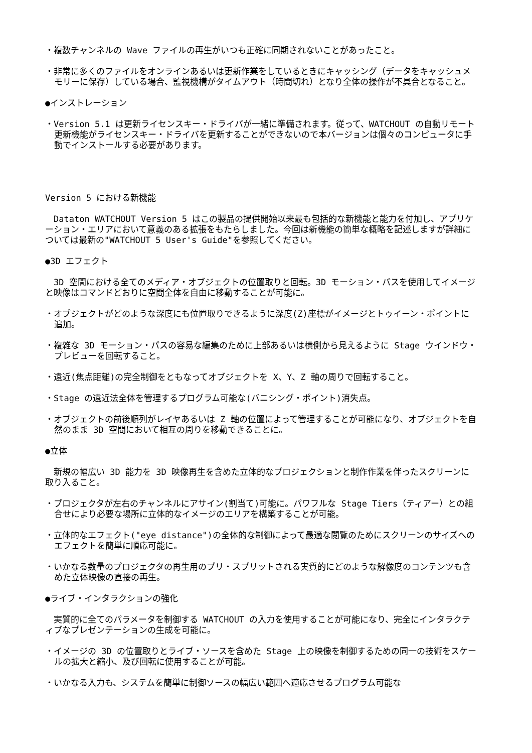・複数チャンネルの Wave ファイルの再生がいつも正確に同期されないことがあったこと。
・非常に多くのファイルをオンラインあるいは更新作業をしているときにキャッシング（データをキャッシュメモリーに保存）している場合、監視機構がタイムアウト（時間切れ）となり全体の操作が不具合となること。
●インストレーション
・Version 5.1 は更新ライセンスキー・ドライバが一緒に準備されます。従って、WATCHOUT の自動リモート更新機能がライセンスキー・ドライバを更新することができないので本バージョンは個々のコンピュータに手動でインストールする必要があります。
Version 5 における新機能
　Dataton WATCHOUT Version 5 はこの製品の提供開始以来最も包括的な新機能と能力を付加し、アプリケーション・エリアにおいて意義のある拡張をもたらしました。今回は新機能の簡単な概略を記述しますが詳細については最新の"WATCHOUT 5 User's Guide"を参照してください。
●3D エフェクト
　3D 空間における全てのメディア・オブジェクトの位置取りと回転。3D モーション・パスを使用してイメージと映像はコマンドどおりに空間全体を自由に移動することが可能に。
・オブジェクトがどのような深度にも位置取りできるように深度(Z)座標がイメージとトゥイーン・ポイントに追加。
・複雑な 3D モーション・パスの容易な編集のために上部あるいは横側から見えるように Stage ウインドウ・プレビューを回転すること。
・遠近(焦点距離)の完全制御をともなってオブジェクトを X、Y、Z 軸の周りで回転すること。
・Stage の遠近法全体を管理するプログラム可能な(バニシング・ポイント)消失点。
・オブジェクトの前後順列がレイヤあるいは Z 軸の位置によって管理することが可能になり、オブジェクトを自然のまま 3D 空間において相互の周りを移動できることに。
●立体
　新規の幅広い 3D 能力を 3D 映像再生を含めた立体的なプロジェクションと制作作業を伴ったスクリーンに取り入ること。
・プロジェクタが左右のチャンネルにアサイン(割当て)可能に。パワフルな Stage Tiers（ティアー）との組合せにより必要な場所に立体的なイメージのエリアを構築することが可能。
・立体的なエフェクト("eye distance")の全体的な制御によって最適な閲覧のためにスクリーンのサイズへのエフェクトを簡単に順応可能に。
・いかなる数量のプロジェクタの再生用のプリ・スプリットされる実質的にどのような解像度のコンテンツも含めた立体映像の直接の再生。
●ライブ・インタラクションの強化
　実質的に全てのパラメータを制御する WATCHOUT の入力を使用することが可能になり、完全にインタラクティブなプレゼンテーションの生成を可能に。
・イメージの 3D の位置取りとライブ・ソースを含めた Stage 上の映像を制御するための同一の技術をスケールの拡大と縮小、及び回転に使用することが可能。
・いかなる入力も、システムを簡単に制御ソースの幅広い範囲へ適応させるプログラム可能な